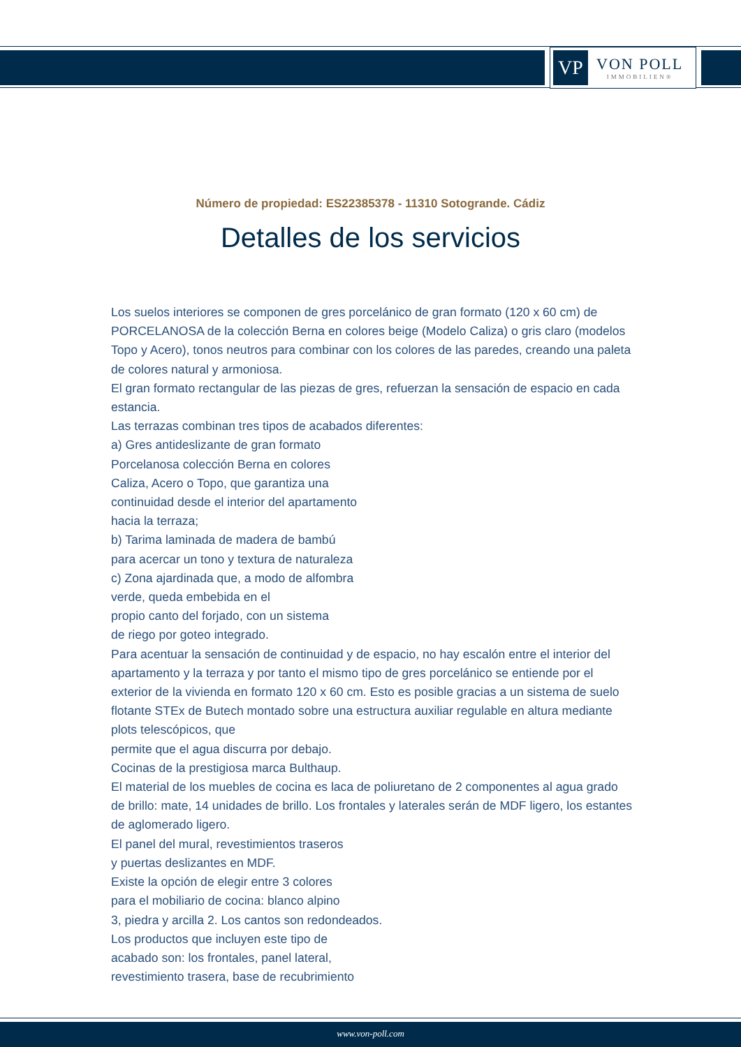VP
VON POLL
IMMOBILIEN®
Número de propiedad: ES22385378 - 11310 Sotogrande. Cádiz
Detalles de los servicios
Los suelos interiores se componen de gres porcelánico de gran formato (120 x 60 cm) de PORCELANOSA de la colección Berna en colores beige (Modelo Caliza) o gris claro (modelos Topo y Acero), tonos neutros para combinar con los colores de las paredes, creando una paleta de colores natural y armoniosa.
El gran formato rectangular de las piezas de gres, refuerzan la sensación de espacio en cada estancia.
Las terrazas combinan tres tipos de acabados diferentes:
a) Gres antideslizante de gran formato
Porcelanosa colección Berna en colores
Caliza, Acero o Topo, que garantiza una
continuidad desde el interior del apartamento
hacia la terraza;
b) Tarima laminada de madera de bambú
para acercar un tono y textura de naturaleza
c) Zona ajardinada que, a modo de alfombra
verde, queda embebida en el
propio canto del forjado, con un sistema
de riego por goteo integrado.
Para acentuar la sensación de continuidad y de espacio, no hay escalón entre el interior del apartamento y la terraza y por tanto el mismo tipo de gres porcelánico se entiende por el exterior de la vivienda en formato 120 x 60 cm. Esto es posible gracias a un sistema de suelo flotante STEx de Butech montado sobre una estructura auxiliar regulable en altura mediante plots telescópicos, que
permite que el agua discurra por debajo.
Cocinas de la prestigiosa marca Bulthaup.
El material de los muebles de cocina es laca de poliuretano de 2 componentes al agua grado de brillo: mate, 14 unidades de brillo. Los frontales y laterales serán de MDF ligero, los estantes de aglomerado ligero.
El panel del mural, revestimientos traseros
y puertas deslizantes en MDF.
Existe la opción de elegir entre 3 colores
para el mobiliario de cocina: blanco alpino
3, piedra y arcilla 2. Los cantos son redondeados.
Los productos que incluyen este tipo de
acabado son: los frontales, panel lateral,
revestimiento trasera, base de recubrimiento
www.von-poll.com